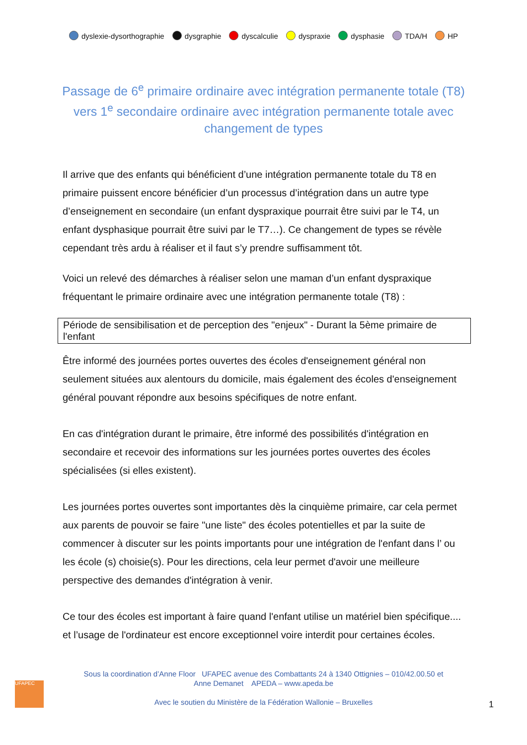dyslexie-dysorthographie dysgraphie dyscalculie dyspraxie dysphasie TDA/H HP
Passage de 6<sup>e</sup> primaire ordinaire avec intégration permanente totale (T8) vers 1<sup>e</sup> secondaire ordinaire avec intégration permanente totale avec changement de types
Il arrive que des enfants qui bénéficient d’une intégration permanente totale du T8 en primaire puissent encore bénéficier d’un processus d’intégration dans un autre type d’enseignement en secondaire (un enfant dyspraxique pourrait être suivi par le T4, un enfant dysphasique pourrait être suivi par le T7…). Ce changement de types se révèle cependant très ardu à réaliser et il faut s’y prendre suffisamment tôt.
Voici un relevé des démarches à réaliser selon une maman d’un enfant dyspraxique fréquentant le primaire ordinaire avec une intégration permanente totale (T8) :
Période de sensibilisation et de perception des "enjeux" - Durant la 5ème primaire de l'enfant
Être informé des journées portes ouvertes des écoles d'enseignement général non seulement situées aux alentours du domicile, mais également des écoles d'enseignement général pouvant répondre aux besoins spécifiques de notre enfant.
En cas d'intégration durant le primaire, être informé des possibilités d'intégration en secondaire et recevoir des informations sur les journées portes ouvertes des écoles spécialisées (si elles existent).
Les journées portes ouvertes sont importantes dès la cinquième primaire, car cela permet aux parents de pouvoir se faire "une liste" des écoles potentielles et par la suite de commencer à discuter sur les points importants pour une intégration de l'enfant dans l’ ou les école (s) choisie(s). Pour les directions, cela leur permet d'avoir une meilleure perspective des demandes d'intégration à venir.
Ce tour des écoles est important à faire quand l'enfant utilise un matériel bien spécifique.... et l’usage de l'ordinateur est encore exceptionnel voire interdit pour certaines écoles.
UFAPEC
Sous la coordination d’Anne Floor UFAPEC avenue des Combattants 24 à 1340 Ottignies – 010/42.00.50 et
Anne Demanet APEDA – www.apeda.be
Avec le soutien du Ministère de la Fédération Wallonie – Bruxelles
1